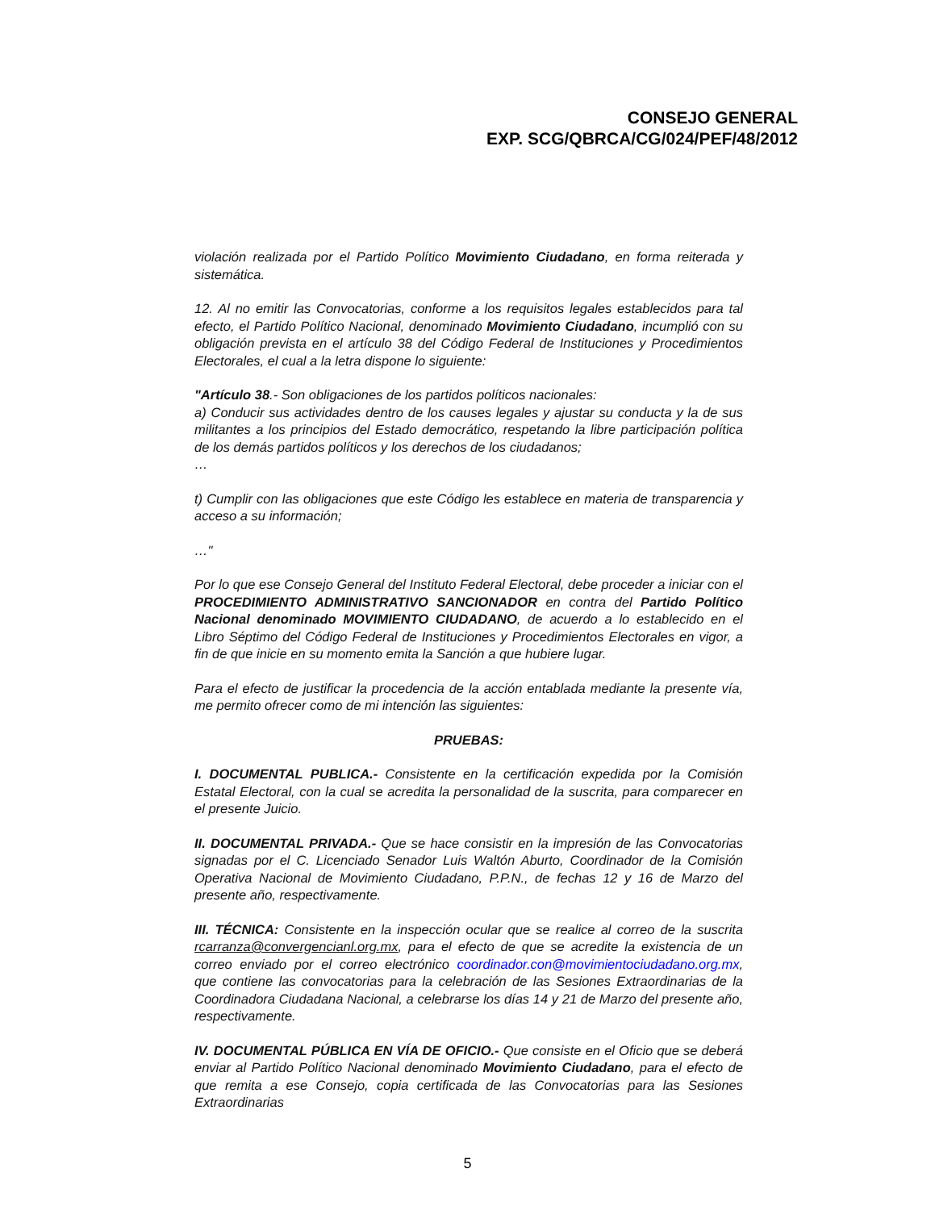CONSEJO GENERAL
EXP. SCG/QBRCA/CG/024/PEF/48/2012
violación realizada por el Partido Político Movimiento Ciudadano, en forma reiterada y sistemática.
12. Al no emitir las Convocatorias, conforme a los requisitos legales establecidos para tal efecto, el Partido Político Nacional, denominado Movimiento Ciudadano, incumplió con su obligación prevista en el artículo 38 del Código Federal de Instituciones y Procedimientos Electorales, el cual a la letra dispone lo siguiente:
"Artículo 38.- Son obligaciones de los partidos políticos nacionales:
a) Conducir sus actividades dentro de los causes legales y ajustar su conducta y la de sus militantes a los principios del Estado democrático, respetando la libre participación política de los demás partidos políticos y los derechos de los ciudadanos;
…
t) Cumplir con las obligaciones que este Código les establece en materia de transparencia y acceso a su información;
…"
Por lo que ese Consejo General del Instituto Federal Electoral, debe proceder a iniciar con el PROCEDIMIENTO ADMINISTRATIVO SANCIONADOR en contra del Partido Político Nacional denominado MOVIMIENTO CIUDADANO, de acuerdo a lo establecido en el Libro Séptimo del Código Federal de Instituciones y Procedimientos Electorales en vigor, a fin de que inicie en su momento emita la Sanción a que hubiere lugar.
Para el efecto de justificar la procedencia de la acción entablada mediante la presente vía, me permito ofrecer como de mi intención las siguientes:
PRUEBAS:
I. DOCUMENTAL PUBLICA.- Consistente en la certificación expedida por la Comisión Estatal Electoral, con la cual se acredita la personalidad de la suscrita, para comparecer en el presente Juicio.
II. DOCUMENTAL PRIVADA.- Que se hace consistir en la impresión de las Convocatorias signadas por el C. Licenciado Senador Luis Waltón Aburto, Coordinador de la Comisión Operativa Nacional de Movimiento Ciudadano, P.P.N., de fechas 12 y 16 de Marzo del presente año, respectivamente.
III. TÉCNICA: Consistente en la inspección ocular que se realice al correo de la suscrita rcarranza@convergencianl.org.mx, para el efecto de que se acredite la existencia de un correo enviado por el correo electrónico coordinador.con@movimientociudadano.org.mx, que contiene las convocatorias para la celebración de las Sesiones Extraordinarias de la Coordinadora Ciudadana Nacional, a celebrarse los días 14 y 21 de Marzo del presente año, respectivamente.
IV. DOCUMENTAL PÚBLICA EN VÍA DE OFICIO.- Que consiste en el Oficio que se deberá enviar al Partido Político Nacional denominado Movimiento Ciudadano, para el efecto de que remita a ese Consejo, copia certificada de las Convocatorias para las Sesiones Extraordinarias
5